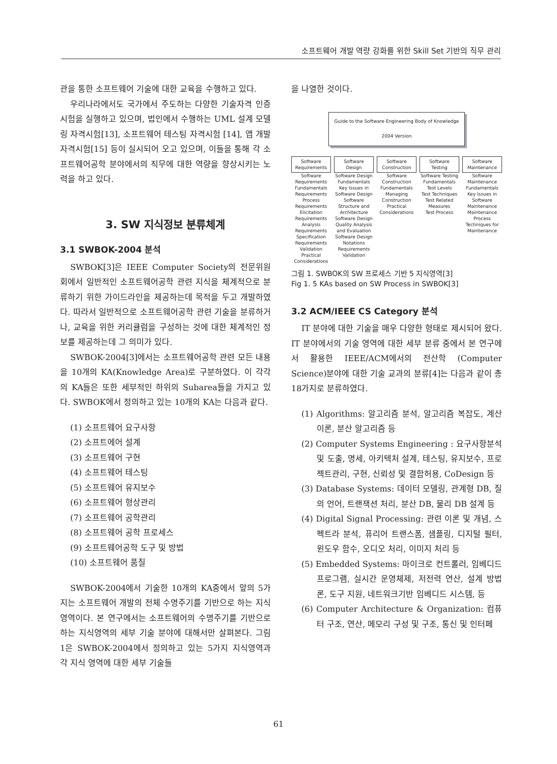소프트웨어 개발 역량 강화를 위한 Skill Set 기반의 직무 관리
관을 통한 소프트웨어 기술에 대한 교육을 수행하고 있다.
우리나라에서도 국가에서 주도하는 다양한 기술자격 인증시험을 실행하고 있으며, 법인에서 수행하는 UML 설계 모델링 자격시험[13], 소프트웨어 테스팅 자격시험 [14], 앱 개발 자격시험[15] 등이 실시되어 오고 있으며, 이들을 통해 각 소프트웨어공학 분야에서의 직무에 대한 역량을 향상시키는 노력을 하고 있다.
3. SW 지식정보 분류체계
3.1 SWBOK-2004 분석
SWBOK[3]은 IEEE Computer Society의 전문위원회에서 일반적인 소프트웨어공학 관련 지식을 체계적으로 분류하기 위한 가이드라인을 제공하는데 목적을 두고 개발하였다. 따라서 일반적으로 소프트웨어공학 관련 기술을 분류하거나, 교육을 위한 커리큘럼을 구성하는 것에 대한 체계적인 정보를 제공하는데 그 의미가 있다.
SWBOK-2004[3]에서는 소프트웨어공학 관련 모든 내용을 10개의 KA(Knowledge Area)로 구분하였다. 이 각각의 KA들은 또한 세부적인 하위의 Subarea들을 가지고 있다. SWBOK에서 정의하고 있는 10개의 KA는 다음과 같다.
(1) 소프트웨어 요구사항
(2) 소프트에어 설계
(3) 소프트웨어 구현
(4) 소프트웨어 테스팅
(5) 소프트웨어 유지보수
(6) 소프트웨어 형상관리
(7) 소프트웨어 공학관리
(8) 소프트웨어 공학 프로세스
(9) 소프트웨어공학 도구 및 방법
(10) 소프트웨어 품질
SWBOK-2004에서 기술한 10개의 KA중에서 앞의 5가지는 소프트웨어 개발의 전체 수명주기를 기반으로 하는 지식 영역이다. 본 연구에서는 소프트웨어의 수명주기를 기반으로 하는 지식영역의 세부 기술 분야에 대해서만 살펴본다. 그림 1은 SWBOK-2004에서 정의하고 있는 5가지 지식영역과 각 지식 영역에 대한 세부 기술들
을 나열한 것이다.
Guide to the Software Engineering Body of Knowledge
2004 Version
Software Requirements
Software Requirements Fundamentals
Requirements Process
Requirements Elicitation
Requirements Analysis
Requirements Specification
Requirements Validation
Practical Considerations
Software Design
Software Design Fundamentals
Key Issues in Software Design
Software Structure and Architecture
Software Design Quality Analysis and Evaluation
Software Design Notations
Requirements Validation
Software Construction
Software Construction Fundamentals
Managing Construction
Practical Considerations
Software Testing
Software Testing Fundamentals
Test Levels
Test Techniques
Test Related Measures
Test Process
Software Maintenance
Software Maintenance Fundamentals
Key Issues in Software Maintenance
Maintenance Process
Techniques for Maintenance
그림 1. SWBOK의 SW 프로세스 기반 5 지식영역[3]
Fig 1. 5 KAs based on SW Process in SWBOK[3]
3.2 ACM/IEEE CS Category 분석
IT 분야에 대한 기술을 매우 다양한 형태로 제시되어 왔다. IT 분야에서의 기술 영역에 대한 세부 분류 중에서 본 연구에서 활용한 IEEE/ACM에서의 전산학 (Computer Science)분야에 대한 기술 교과의 분류[4]는 다음과 같이 총 18가지로 분류하였다.
(1) Algorithms: 알고리즘 분석, 알고리즘 복잡도, 계산 이론, 분산 알고리즘 등
(2) Computer Systems Engineering : 요구사항분석 및 도출, 명세, 아키텍처 설계, 테스팅, 유지보수, 프로젝트관리, 구현, 신뢰성 및 결함허용, CoDesign 등
(3) Database Systems: 데이터 모델링, 관계형 DB, 질의 언어, 트랜잭션 처리, 분산 DB, 물리 DB 설계 등
(4) Digital Signal Processing: 관련 이론 및 개념, 스펙트라 분석, 퓨리어 트랜스폼, 샘플링, 디지털 필터, 윈도우 함수, 오디오 처리, 이미지 처리 등
(5) Embedded Systems: 마이크로 컨트롤러, 임베디드 프로그램, 실시간 운영체제, 저전력 연산, 설계 방법론, 도구 지원, 네트워크기반 임베디드 시스템, 등
(6) Computer Architecture & Organization: 컴퓨터 구조, 연산, 메모리 구성 및 구조, 통신 및 인터페
61